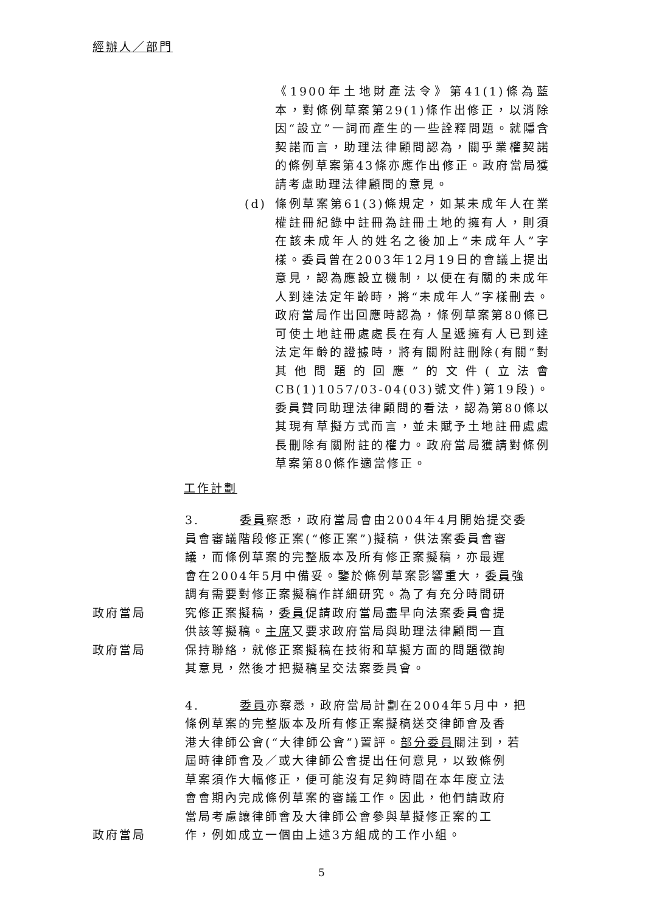經辦人／部門
《1900年土地財產法令》第41(1)條為藍本，對條例草案第29(1)條作出修正，以消除因“設立”一詞而產生的一些詮釋問題。就隱含契諾而言，助理法律顧問認為，關乎業權契諾的條例草案第43條亦應作出修正。政府當局獲請考慮助理法律顧問的意見。
(d)
條例草案第61(3)條規定，如某未成年人在業權註冊紀錄中註冊為註冊土地的擁有人，則須在該未成年人的姓名之後加上“未成年人”字樣。委員曾在2003年12月19日的會議上提出意見，認為應設立機制，以便在有關的未成年人到達法定年齡時，將“未成年人”字樣刪去。政府當局作出回應時認為，條例草案第80條已可使土地註冊處處長在有人呈遞擁有人已到達法定年齡的證據時，將有關附註刪除(有關“對其他問題的回應”的文件(立法會CB(1)1057/03-04(03)號文件)第19段)。委員贊同助理法律顧問的看法，認為第80條以其現有草擬方式而言，並未賦予土地註冊處處長刪除有關附註的權力。政府當局獲請對條例草案第80條作適當修正。
工作計劃
3.　　　委員察悉，政府當局會由2004年4月開始提交委
員會審議階段修正案(“修正案”)擬稿，供法案委員會審
議，而條例草案的完整版本及所有修正案擬稿，亦最遲
會在2004年5月中備妥。鑒於條例草案影響重大，委員強
調有需要對修正案擬稿作詳細研究。為了有充分時間研
政府當局 究修正案擬稿，委員促請政府當局盡早向法案委員會提
供該等擬稿。主席又要求政府當局與助理法律顧問一直
政府當局 保持聯絡，就修正案擬稿在技術和草擬方面的問題徵詢
其意見，然後才把擬稿呈交法案委員會。
4.　　　委員亦察悉，政府當局計劃在2004年5月中，把
條例草案的完整版本及所有修正案擬稿送交律師會及香
港大律師公會(“大律師公會”)置評。部分委員關注到，若
屆時律師會及／或大律師公會提出任何意見，以致條例
草案須作大幅修正，便可能沒有足夠時間在本年度立法
會會期內完成條例草案的審議工作。因此，他們請政府
當局考慮讓律師會及大律師公會參與草擬修正案的工
政府當局 作，例如成立一個由上述3方組成的工作小組。
5